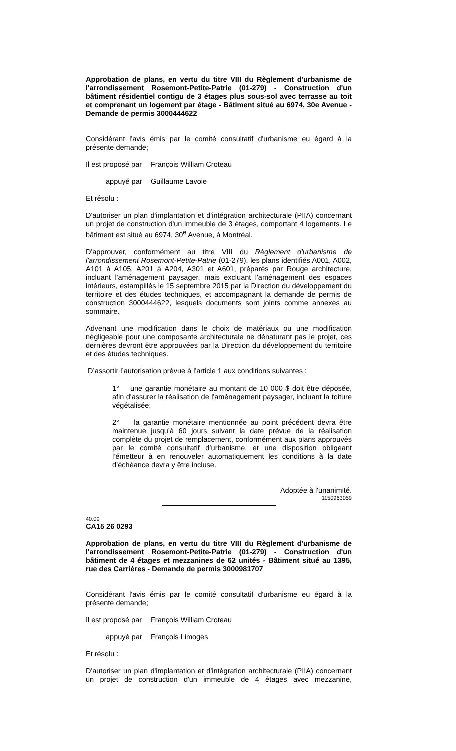Approbation de plans, en vertu du titre VIII du Règlement d'urbanisme de l'arrondissement Rosemont-Petite-Patrie (01-279) - Construction d'un bâtiment résidentiel contigu de 3 étages plus sous-sol avec terrasse au toit et comprenant un logement par étage - Bâtiment situé au 6974, 30e Avenue - Demande de permis 3000444622
Considérant l'avis émis par le comité consultatif d'urbanisme eu égard à la présente demande;
Il est proposé par François William Croteau
appuyé par Guillaume Lavoie
Et résolu :
D'autoriser un plan d'implantation et d'intégration architecturale (PIIA) concernant un projet de construction d'un immeuble de 3 étages, comportant 4 logements. Le bâtiment est situé au 6974, 30<sup>e</sup> Avenue, à Montréal.
D'approuver, conformément au titre VIII du Règlement d'urbanisme de l'arrondissement Rosemont-Petite-Patrie (01-279), les plans identifiés A001, A002, A101 à A105, A201 à A204, A301 et A601, préparés par Rouge architecture, incluant l'aménagement paysager, mais excluant l'aménagement des espaces intérieurs, estampillés le 15 septembre 2015 par la Direction du développement du territoire et des études techniques, et accompagnant la demande de permis de construction 3000444622, lesquels documents sont joints comme annexes au sommaire.
Advenant une modification dans le choix de matériaux ou une modification négligeable pour une composante architecturale ne dénaturant pas le projet, ces dernières devront être approuvées par la Direction du développement du territoire et des études techniques.
D’assortir l’autorisation prévue à l'article 1 aux conditions suivantes :
1° une garantie monétaire au montant de 10 000 $ doit être déposée, afin d'assurer la réalisation de l'aménagement paysager, incluant la toiture végétalisée;
2° la garantie monétaire mentionnée au point précédent devra être maintenue jusqu’à 60 jours suivant la date prévue de la réalisation complète du projet de remplacement, conformément aux plans approuvés par le comité consultatif d’urbanisme, et une disposition obligeant l’émetteur à en renouveler automatiquement les conditions à la date d’échéance devra y être incluse.
Adoptée à l'unanimité.
1150963059
40.09
CA15 26 0293
Approbation de plans, en vertu du titre VIII du Règlement d'urbanisme de l'arrondissement Rosemont-Petite-Patrie (01-279) - Construction d'un bâtiment de 4 étages et mezzanines de 62 unités - Bâtiment situé au 1395, rue des Carrières - Demande de permis 3000981707
Considérant l'avis émis par le comité consultatif d'urbanisme eu égard à la présente demande;
Il est proposé par François William Croteau
appuyé par François Limoges
Et résolu :
D'autoriser un plan d'implantation et d'intégration architecturale (PIIA) concernant un projet de construction d'un immeuble de 4 étages avec mezzanine,